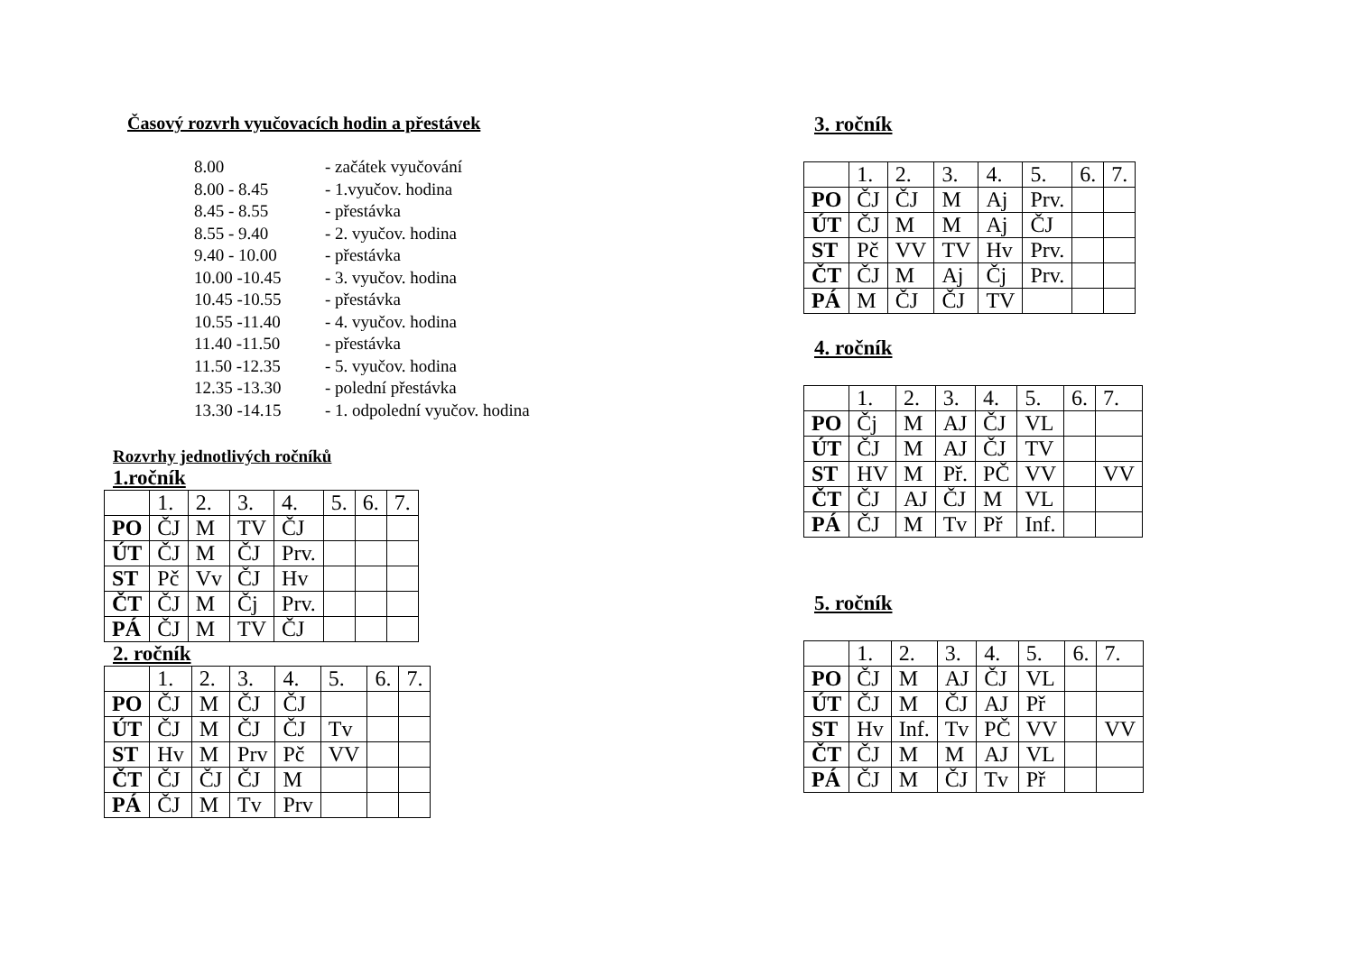Časový rozvrh vyučovacích hodin a přestávek
8.00 - začátek vyučování
8.00 - 8.45 - 1.vyučov. hodina
8.45 - 8.55 - přestávka
8.55 - 9.40 - 2. vyučov. hodina
9.40 - 10.00 - přestávka
10.00 -10.45 - 3. vyučov. hodina
10.45 -10.55 - přestávka
10.55 -11.40 - 4. vyučov. hodina
11.40 -11.50 - přestávka
11.50 -12.35 - 5. vyučov. hodina
12.35 -13.30 - polední přestávka
13.30 -14.15 - 1. odpolední vyučov. hodina
Rozvrhy jednotlivých ročníků
1.ročník
| | 1. | 2. | 3. | 4. | 5. | 6. | 7. |
| PO | ČJ | M | TV | ČJ | | | |
| ÚT | ČJ | M | ČJ | Prv. | | | |
| ST | Pč | Vv | ČJ | Hv | | | |
| ČT | ČJ | M | Čj | Prv. | | | |
| PÁ | ČJ | M | TV | ČJ | | | |
2. ročník
| | 1. | 2. | 3. | 4. | 5. | 6. | 7. |
| PO | ČJ | M | ČJ | ČJ | | | |
| ÚT | ČJ | M | ČJ | ČJ | Tv | | |
| ST | Hv | M | Prv | Pč | VV | | |
| ČT | ČJ | ČJ | ČJ | M | | | |
| PÁ | ČJ | M | Tv | Prv | | | |
3. ročník
| | 1. | 2. | 3. | 4. | 5. | 6. | 7. |
| PO | ČJ | ČJ | M | Aj | Prv. | | |
| ÚT | ČJ | M | M | Aj | ČJ | | |
| ST | Pč | VV | TV | Hv | Prv. | | |
| ČT | ČJ | M | Aj | Čj | Prv. | | |
| PÁ | M | ČJ | ČJ | TV | | | |
4. ročník
| | 1. | 2. | 3. | 4. | 5. | 6. | 7. |
| PO | Čj | M | AJ | ČJ | VL | | |
| ÚT | ČJ | M | AJ | ČJ | TV | | |
| ST | HV | M | Př. | PČ | VV | | VV |
| ČT | ČJ | AJ | ČJ | M | VL | | |
| PÁ | ČJ | M | Tv | Př | Inf. | | |
5. ročník
| | 1. | 2. | 3. | 4. | 5. | 6. | 7. |
| PO | ČJ | M | AJ | ČJ | VL | | |
| ÚT | ČJ | M | ČJ | AJ | Př | | |
| ST | Hv | Inf. | Tv | PČ | VV | | VV |
| ČT | ČJ | M | M | AJ | VL | | |
| PÁ | ČJ | M | ČJ | Tv | Př | | |